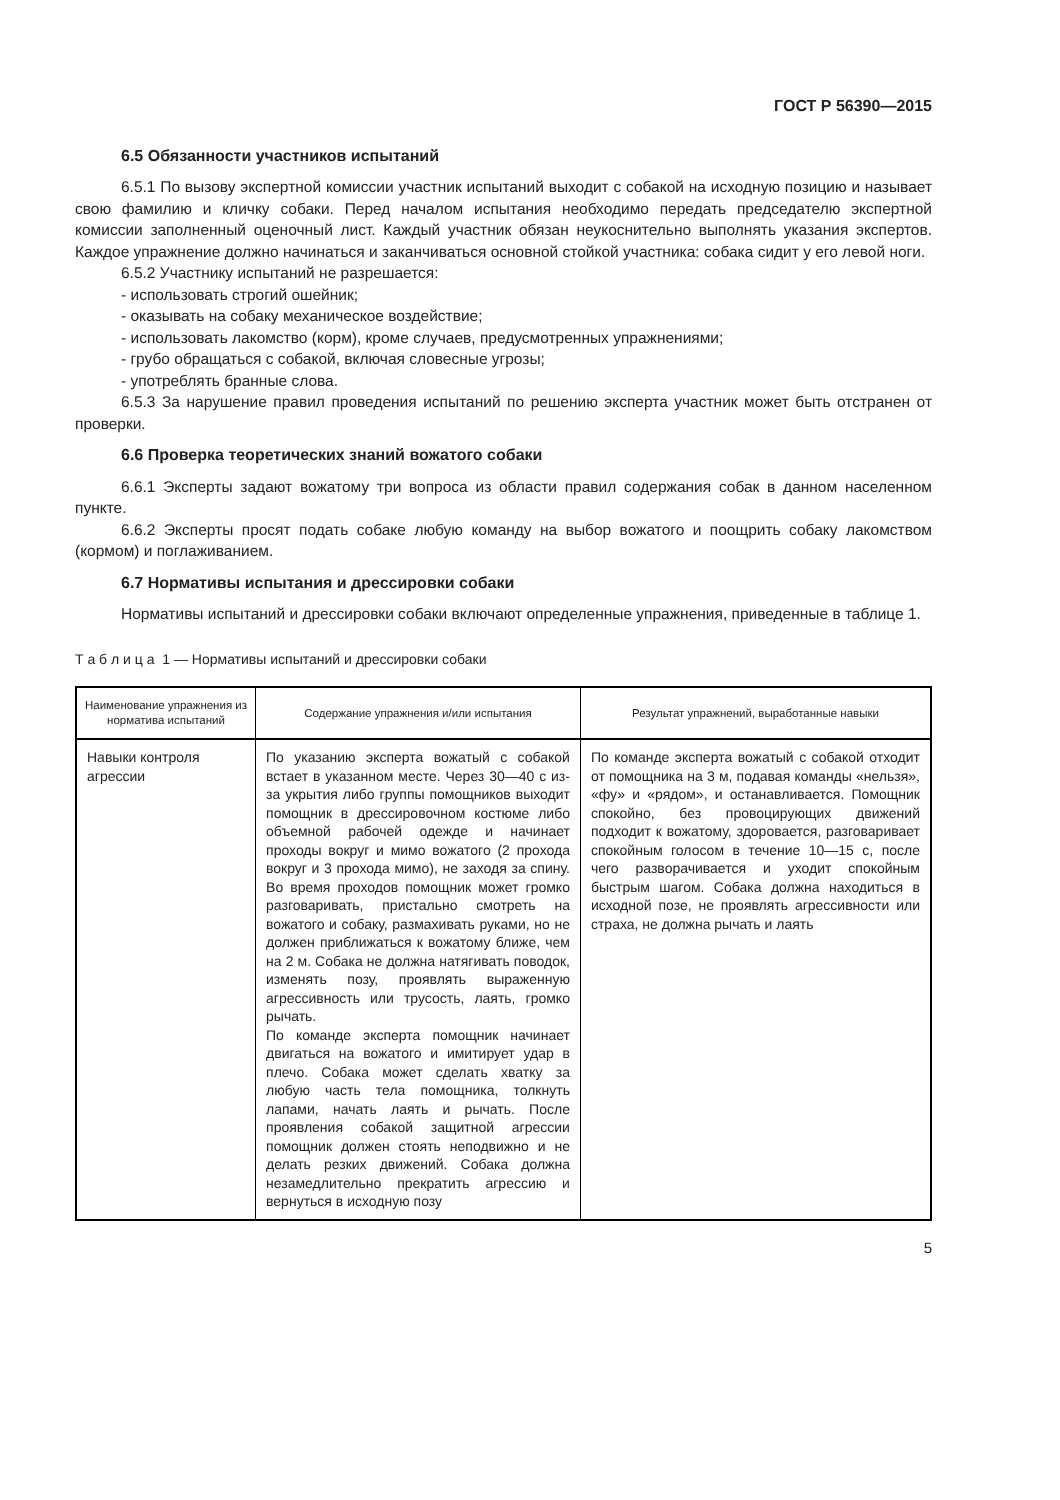ГОСТ Р 56390—2015
6.5 Обязанности участников испытаний
6.5.1 По вызову экспертной комиссии участник испытаний выходит с собакой на исходную позицию и называет свою фамилию и кличку собаки. Перед началом испытания необходимо передать председателю экспертной комиссии заполненный оценочный лист. Каждый участник обязан неукоснительно выполнять указания экспертов. Каждое упражнение должно начинаться и заканчиваться основной стойкой участника: собака сидит у его левой ноги.
6.5.2 Участнику испытаний не разрешается:
- использовать строгий ошейник;
- оказывать на собаку механическое воздействие;
- использовать лакомство (корм), кроме случаев, предусмотренных упражнениями;
- грубо обращаться с собакой, включая словесные угрозы;
- употреблять бранные слова.
6.5.3 За нарушение правил проведения испытаний по решению эксперта участник может быть отстранен от проверки.
6.6 Проверка теоретических знаний вожатого собаки
6.6.1 Эксперты задают вожатому три вопроса из области правил содержания собак в данном населенном пункте.
6.6.2 Эксперты просят подать собаке любую команду на выбор вожатого и поощрить собаку лакомством (кормом) и поглаживанием.
6.7 Нормативы испытания и дрессировки собаки
Нормативы испытаний и дрессировки собаки включают определенные упражнения, приведенные в таблице 1.
Т а б л и ц а 1 — Нормативы испытаний и дрессировки собаки
| Наименование упражнения из норматива испытаний | Содержание упражнения и/или испытания | Результат упражнений, выработанные навыки |
| --- | --- | --- |
| Навыки контроля агрессии | По указанию эксперта вожатый с собакой встает в указанном месте. Через 30—40 с из-за укрытия либо группы помощников выходит помощник в дрессировочном костюме либо объемной рабочей одежде и начинает проходы вокруг и мимо вожатого (2 прохода вокруг и 3 прохода мимо), не заходя за спину. Во время проходов помощник может громко разговаривать, пристально смотреть на вожатого и собаку, размахивать руками, но не должен приближаться к вожатому ближе, чем на 2 м. Собака не должна натягивать поводок, изменять позу, проявлять выраженную агрессивность или трусость, лаять, громко рычать. По команде эксперта помощник начинает двигаться на вожатого и имитирует удар в плечо. Собака может сделать хватку за любую часть тела помощника, толкнуть лапами, начать лаять и рычать. После проявления собакой защитной агрессии помощник должен стоять неподвижно и не делать резких движений. Собака должна незамедлительно прекратить агрессию и вернуться в исходную позу | По команде эксперта вожатый с собакой отходит от помощника на 3 м, подавая команды «нельзя», «фу» и «рядом», и останавливается. Помощник спокойно, без провоцирующих движений подходит к вожатому, здоровается, разговаривает спокойным голосом в течение 10—15 с, после чего разворачивается и уходит спокойным быстрым шагом. Собака должна находиться в исходной позе, не проявлять агрессивности или страха, не должна рычать и лаять |
5